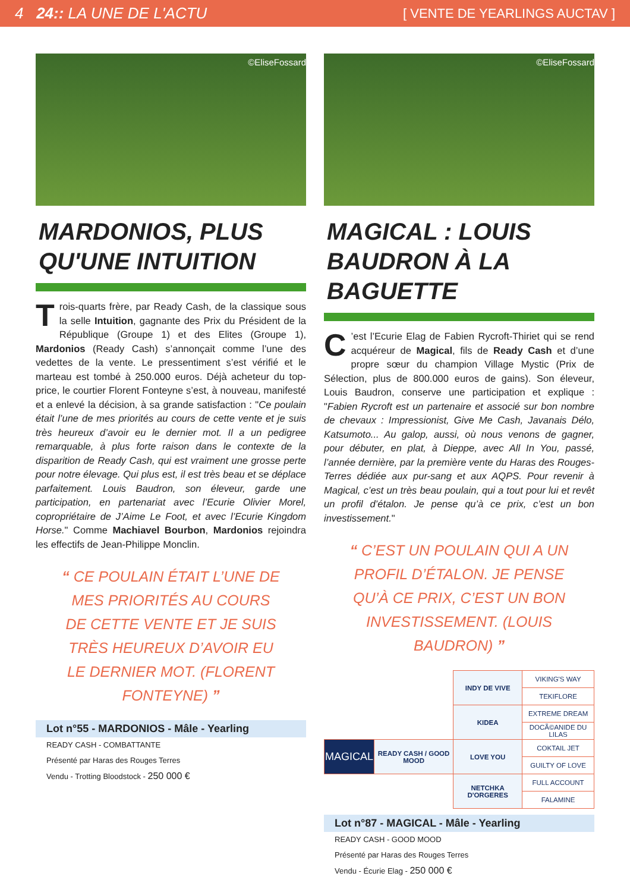4 24:: LA UNE DE L'ACTU [ VENTE DE YEARLINGS AUCTAV ]
©EliseFossard
MARDONIOS, PLUS QU'UNE INTUITION
Trois-quarts frère, par Ready Cash, de la classique sous la selle Intuition, gagnante des Prix du Président de la République (Groupe 1) et des Elites (Groupe 1), Mardonios (Ready Cash) s’annonçait comme l’une des vedettes de la vente. Le pressentiment s’est vérifié et le marteau est tombé à 250.000 euros. Déjà acheteur du top-price, le courtier Florent Fonteyne s’est, à nouveau, manifesté et a enlevé la décision, à sa grande satisfaction : "Ce poulain était l’une de mes priorités au cours de cette vente et je suis très heureux d’avoir eu le dernier mot. Il a un pedigree remarquable, à plus forte raison dans le contexte de la disparition de Ready Cash, qui est vraiment une grosse perte pour notre élevage. Qui plus est, il est très beau et se déplace parfaitement. Louis Baudron, son éleveur, garde une participation, en partenariat avec l’Ecurie Olivier Morel, copropriétaire de J’Aime Le Foot, et avec l’Ecurie Kingdom Horse." Comme Machiavel Bourbon, Mardonios rejoindra les effectifs de Jean-Philippe Monclin.
“ CE POULAIN ÉTAIT L’UNE DE MES PRIORITÉS AU COURS DE CETTE VENTE ET JE SUIS TRÈS HEUREUX D’AVOIR EU LE DERNIER MOT. (FLORENT FONTEYNE) ”
Lot n°55 - MARDONIOS - Mâle - Yearling
READY CASH - COMBATTANTE
Présenté par Haras des Rouges Terres
Vendu - Trotting Bloodstock - 250 000 €
©EliseFossard
MAGICAL : LOUIS BAUDRON À LA BAGUETTE
C’est l’Ecurie Elag de Fabien Rycroft-Thiriet qui se rend acquéreur de Magical, fils de Ready Cash et d’une propre sœur du champion Village Mystic (Prix de Sélection, plus de 800.000 euros de gains). Son éleveur, Louis Baudron, conserve une participation et explique : "Fabien Rycroft est un partenaire et associé sur bon nombre de chevaux : Impressionist, Give Me Cash, Javanais Délo, Katsumoto... Au galop, aussi, où nous venons de gagner, pour débuter, en plat, à Dieppe, avec All In You, passé, l’année dernière, par la première vente du Haras des Rouges-Terres dédiée aux pur-sang et aux AQPS. Pour revenir à Magical, c’est un très beau poulain, qui a tout pour lui et revêt un profil d’étalon. Je pense qu’à ce prix, c’est un bon investissement."
“ C’EST UN POULAIN QUI A UN PROFIL D’ÉTALON. JE PENSE QU’À CE PRIX, C’EST UN BON INVESTISSEMENT. (LOUIS BAUDRON) ”
| | | INDY DE VIVE | VIKING'S WAY |
| | | | TEKIFLORE |
| | | KIDEA | EXTREME DREAM |
| | | | DOCÃ©ANIDE DU LILAS |
| MAGICAL | READY CASH / GOOD MOOD | LOVE YOU | COKTAIL JET |
| | | | GUILTY OF LOVE |
| | | NETCHKA D'ORGERES | FULL ACCOUNT |
| | | | FALAMINE |
Lot n°87 - MAGICAL - Mâle - Yearling
READY CASH - GOOD MOOD
Présenté par Haras des Rouges Terres
Vendu - Écurie Elag - 250 000 €